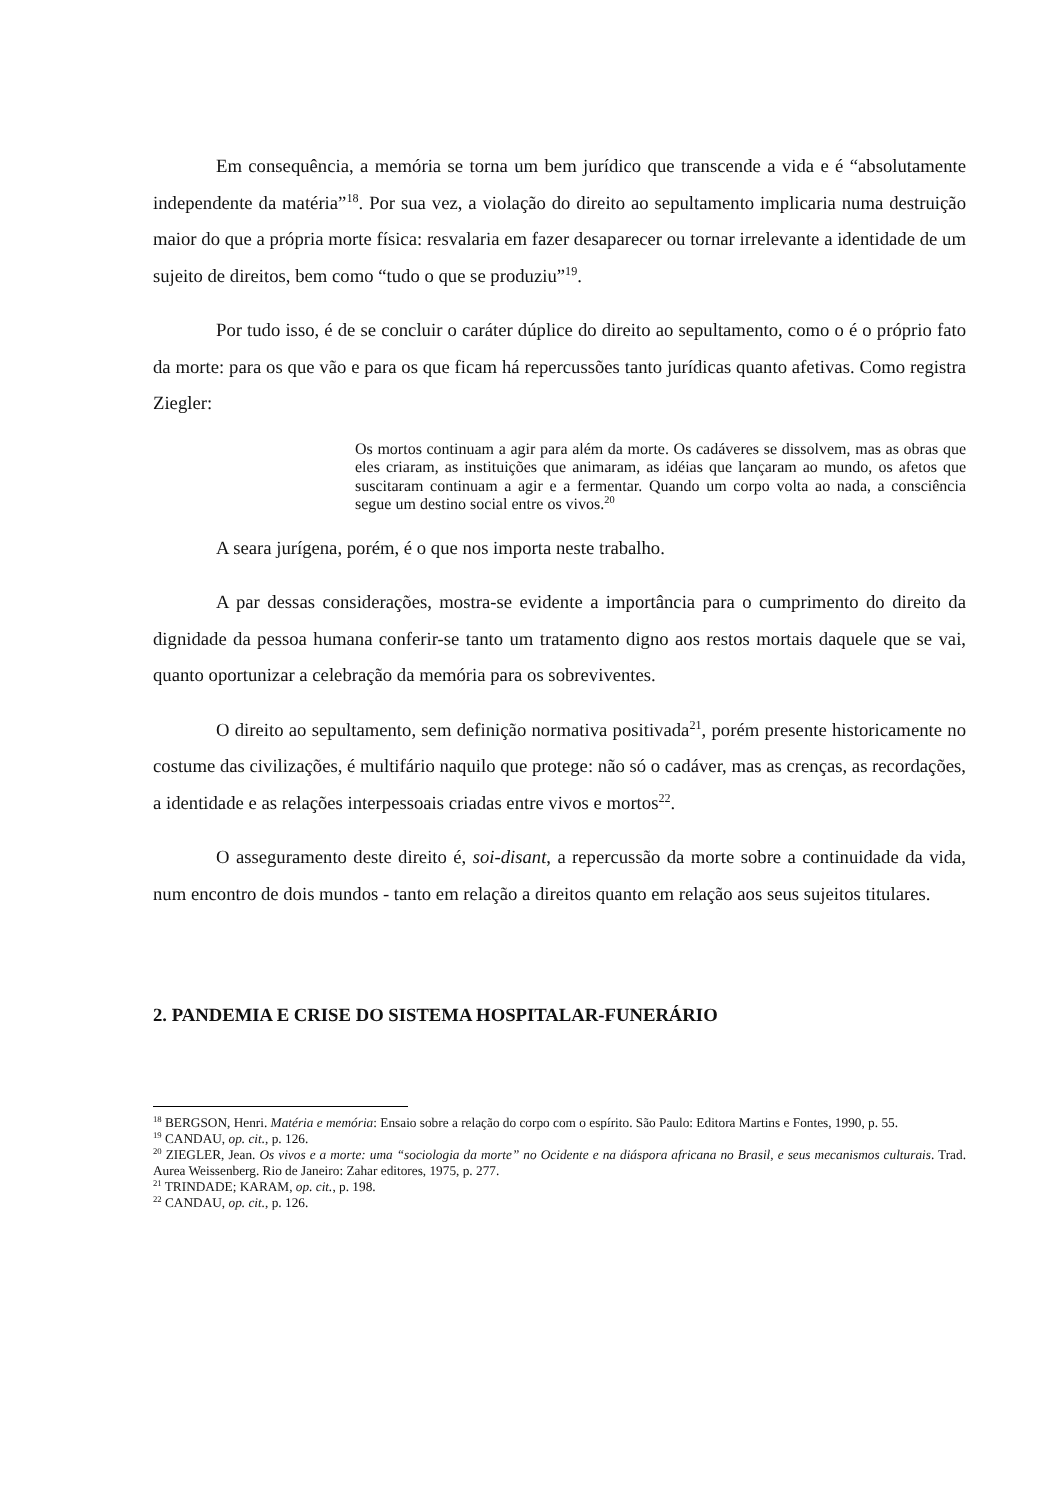Em consequência, a memória se torna um bem jurídico que transcende a vida e é “absolutamente independente da matéria”<sup>18</sup>. Por sua vez, a violação do direito ao sepultamento implicaria numa destruição maior do que a própria morte física: resvalaria em fazer desaparecer ou tornar irrelevante a identidade de um sujeito de direitos, bem como “tudo o que se produziu”<sup>19</sup>.
Por tudo isso, é de se concluir o caráter dúplice do direito ao sepultamento, como o é o próprio fato da morte: para os que vão e para os que ficam há repercussões tanto jurídicas quanto afetivas. Como registra Ziegler:
Os mortos continuam a agir para além da morte. Os cadáveres se dissolvem, mas as obras que eles criaram, as instituições que animaram, as idéias que lançaram ao mundo, os afetos que suscitaram continuam a agir e a fermentar. Quando um corpo volta ao nada, a consciência segue um destino social entre os vivos.<sup>20</sup>
A seara jurígena, porém, é o que nos importa neste trabalho.
A par dessas considerações, mostra-se evidente a importância para o cumprimento do direito da dignidade da pessoa humana conferir-se tanto um tratamento digno aos restos mortais daquele que se vai, quanto oportunizar a celebração da memória para os sobreviventes.
O direito ao sepultamento, sem definição normativa positivada<sup>21</sup>, porém presente historicamente no costume das civilizações, é multifário naquilo que protege: não só o cadáver, mas as crenças, as recordações, a identidade e as relações interpessoais criadas entre vivos e mortos<sup>22</sup>.
O asseguramento deste direito é, soi-disant, a repercussão da morte sobre a continuidade da vida, num encontro de dois mundos - tanto em relação a direitos quanto em relação aos seus sujeitos titulares.
2. PANDEMIA E CRISE DO SISTEMA HOSPITALAR-FUNERÁRIO
<sup>18</sup> BERGSON, Henri. Matéria e memória: Ensaio sobre a relação do corpo com o espírito. São Paulo: Editora Martins e Fontes, 1990, p. 55.
<sup>19</sup> CANDAU, op. cit., p. 126.
<sup>20</sup> ZIEGLER, Jean. Os vivos e a morte: uma “sociologia da morte” no Ocidente e na diáspora africana no Brasil, e seus mecanismos culturais. Trad. Aurea Weissenberg. Rio de Janeiro: Zahar editores, 1975, p. 277.
<sup>21</sup> TRINDADE; KARAM, op. cit., p. 198.
<sup>22</sup> CANDAU, op. cit., p. 126.